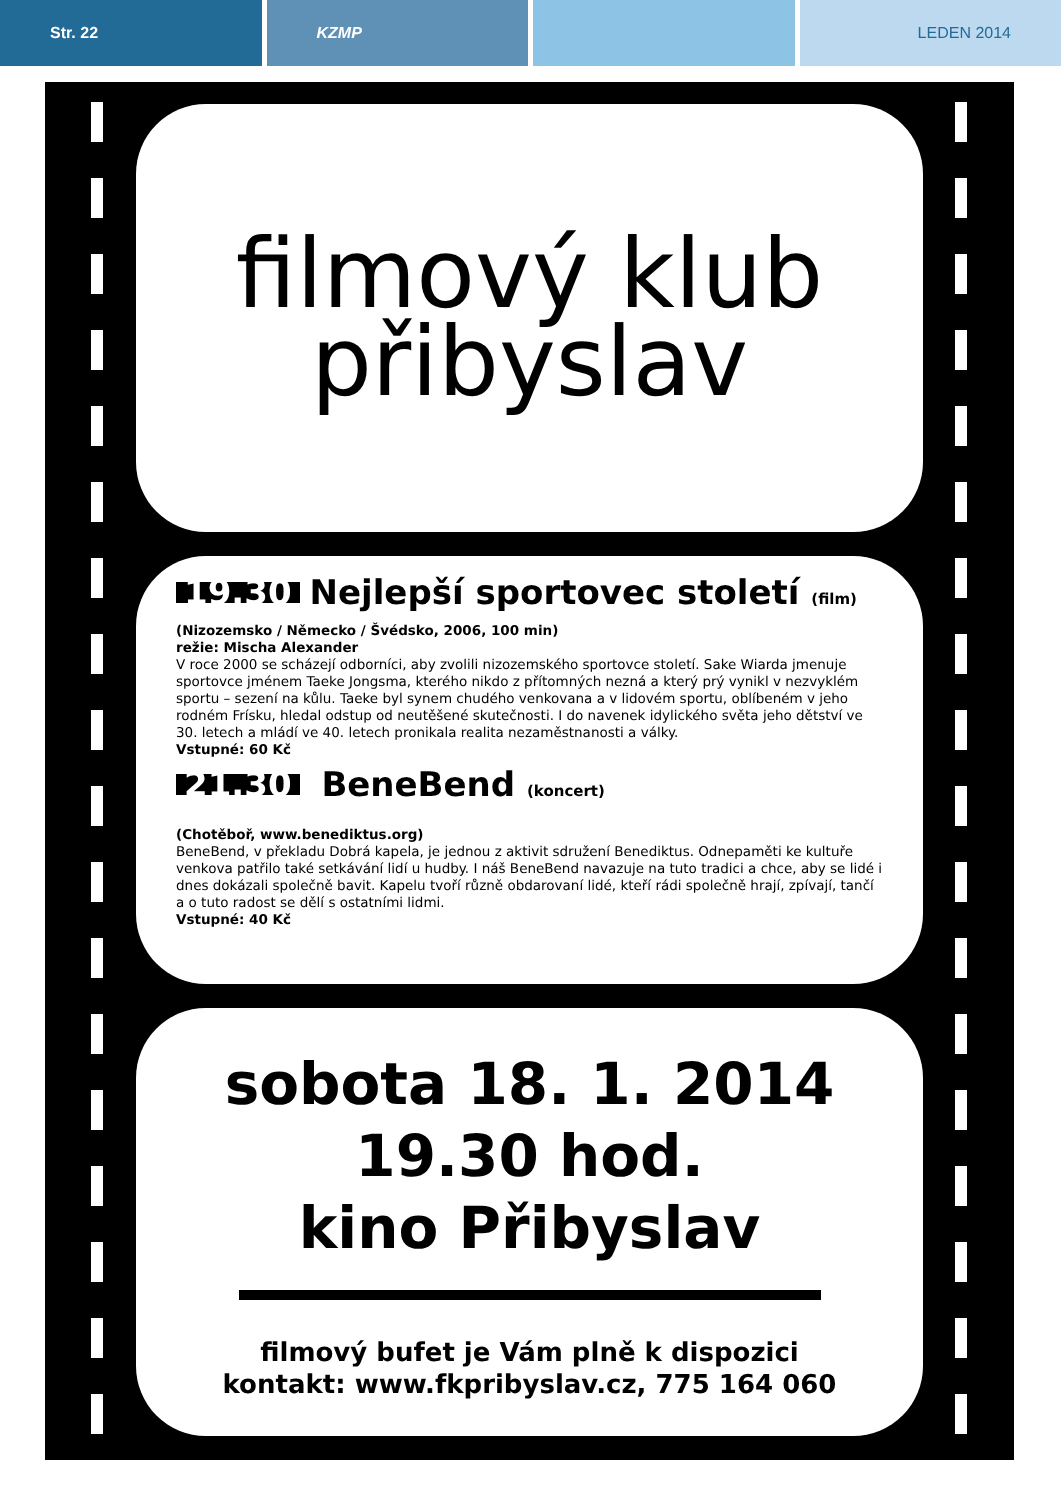Str. 22 KZMP LEDEN 2014
filmový klub
přibyslav
19.30 Nejlepší sportovec století (film)
(Nizozemsko / Německo / Švédsko, 2006, 100 min)
režie: Mischa Alexander
V roce 2000 se scházejí odborníci, aby zvolili nizozemského sportovce století. Sake Wiarda jmenuje sportovce jménem Taeke Jongsma, kterého nikdo z přítomných nezná a který prý vynikl v nezvyklém sportu – sezení na kůlu. Taeke byl synem chudého venkovana a v lidovém sportu, oblíbeném v jeho rodném Frísku, hledal odstup od neutěšené skutečnosti. I do navenek idylického světa jeho dětství ve 30. letech a mládí ve 40. letech pronikala realita nezaměstnanosti a války.
Vstupné: 60 Kč
21.30 BeneBend (koncert)
(Chotěboř, www.benediktus.org)
BeneBend, v překladu Dobrá kapela, je jednou z aktivit sdružení Benediktus. Odnepaměti ke kultuře venkova patřilo také setkávání lidí u hudby. I náš BeneBend navazuje na tuto tradici a chce, aby se lidé i dnes dokázali společně bavit. Kapelu tvoří různě obdarovaní lidé, kteří rádi společně hrají, zpívají, tančí a o tuto radost se dělí s ostatními lidmi.
Vstupné: 40 Kč
sobota 18. 1. 2014
19.30 hod.
kino Přibyslav
filmový bufet je Vám plně k dispozici
kontakt: www.fkpribyslav.cz, 775 164 060